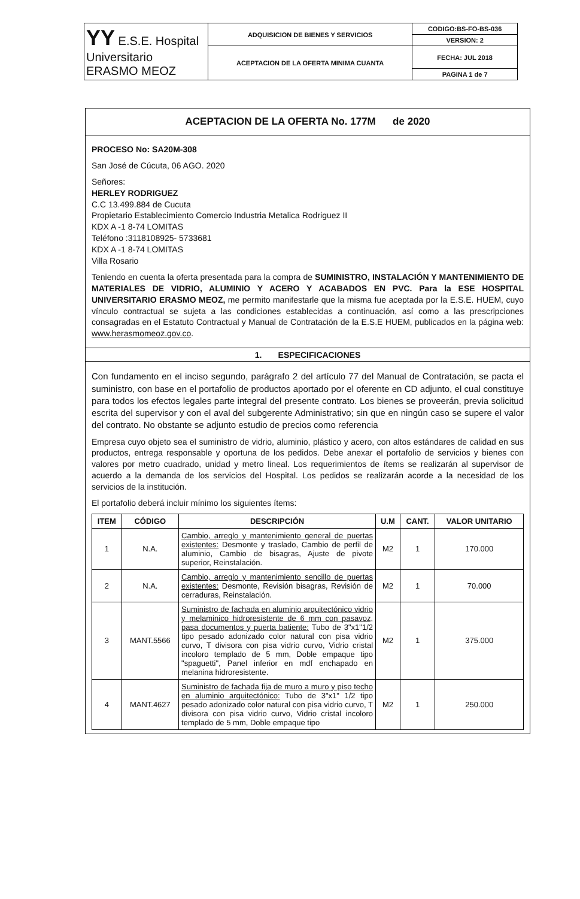| YY E.S.E. Hospital Universitario ERASMO MEOZ | ADQUISICION DE BIENES Y SERVICIOS | CODIGO:BS-FO-BS-036 |
| | | VERSION: 2 |
| | ACEPTACION DE LA OFERTA MINIMA CUANTA | FECHA: JUL 2018 |
| | | PAGINA 1 de 7 |
ACEPTACION DE LA OFERTA No. 177M de 2020
PROCESO No: SA20M-308
San José de Cúcuta, 06 AGO. 2020
Señores:
HERLEY RODRIGUEZ
C.C 13.499.884 de Cucuta
Propietario Establecimiento Comercio Industria Metalica Rodriguez II
KDX A -1 8-74 LOMITAS
Teléfono :3118108925- 5733681
KDX A -1 8-74 LOMITAS
Villa Rosario
Teniendo en cuenta la oferta presentada para la compra de SUMINISTRO, INSTALACIÓN Y MANTENIMIENTO DE MATERIALES DE VIDRIO, ALUMINIO Y ACERO Y ACABADOS EN PVC. Para la ESE HOSPITAL UNIVERSITARIO ERASMO MEOZ, me permito manifestarle que la misma fue aceptada por la E.S.E. HUEM, cuyo vínculo contractual se sujeta a las condiciones establecidas a continuación, así como a las prescripciones consagradas en el Estatuto Contractual y Manual de Contratación de la E.S.E HUEM, publicados en la página web: www.herasmomeoz.gov.co.
1. ESPECIFICACIONES
Con fundamento en el inciso segundo, parágrafo 2 del artículo 77 del Manual de Contratación, se pacta el suministro, con base en el portafolio de productos aportado por el oferente en CD adjunto, el cual constituye para todos los efectos legales parte integral del presente contrato. Los bienes se proveerán, previa solicitud escrita del supervisor y con el aval del subgerente Administrativo; sin que en ningún caso se supere el valor del contrato. No obstante se adjunto estudio de precios como referencia
Empresa cuyo objeto sea el suministro de vidrio, aluminio, plástico y acero, con altos estándares de calidad en sus productos, entrega responsable y oportuna de los pedidos. Debe anexar el portafolio de servicios y bienes con valores por metro cuadrado, unidad y metro lineal. Los requerimientos de ítems se realizarán al supervisor de acuerdo a la demanda de los servicios del Hospital. Los pedidos se realizarán acorde a la necesidad de los servicios de la institución.
El portafolio deberá incluir mínimo los siguientes ítems:
| ITEM | CÓDIGO | DESCRIPCIÓN | U.M | CANT. | VALOR UNITARIO |
| --- | --- | --- | --- | --- | --- |
| 1 | N.A. | Cambio, arreglo y mantenimiento general de puertas existentes: Desmonte y traslado, Cambio de perfil de aluminio, Cambio de bisagras, Ajuste de pivote superior, Reinstalación. | M2 | 1 | 170.000 |
| 2 | N.A. | Cambio, arreglo y mantenimiento sencillo de puertas existentes: Desmonte, Revisión bisagras, Revisión de cerraduras, Reinstalación. | M2 | 1 | 70.000 |
| 3 | MANT.5566 | Suministro de fachada en aluminio arquitectónico vidrio y melaminico hidroresistente de 6 mm con pasavoz, pasa documentos y puerta batiente: Tubo de 3"x1"1/2 tipo pesado adonizado color natural con pisa vidrio curvo, T divisora con pisa vidrio curvo, Vidrio cristal incoloro templado de 5 mm, Doble empaque tipo "spaguetti", Panel inferior en mdf enchapado en melanina hidroresistente. | M2 | 1 | 375.000 |
| 4 | MANT.4627 | Suministro de fachada fija de muro a muro y piso techo en aluminio arquitectónico: Tubo de 3"x1" 1/2 tipo pesado adonizado color natural con pisa vidrio curvo, T divisora con pisa vidrio curvo, Vidrio cristal incoloro templado de 5 mm, Doble empaque tipo | M2 | 1 | 250.000 |